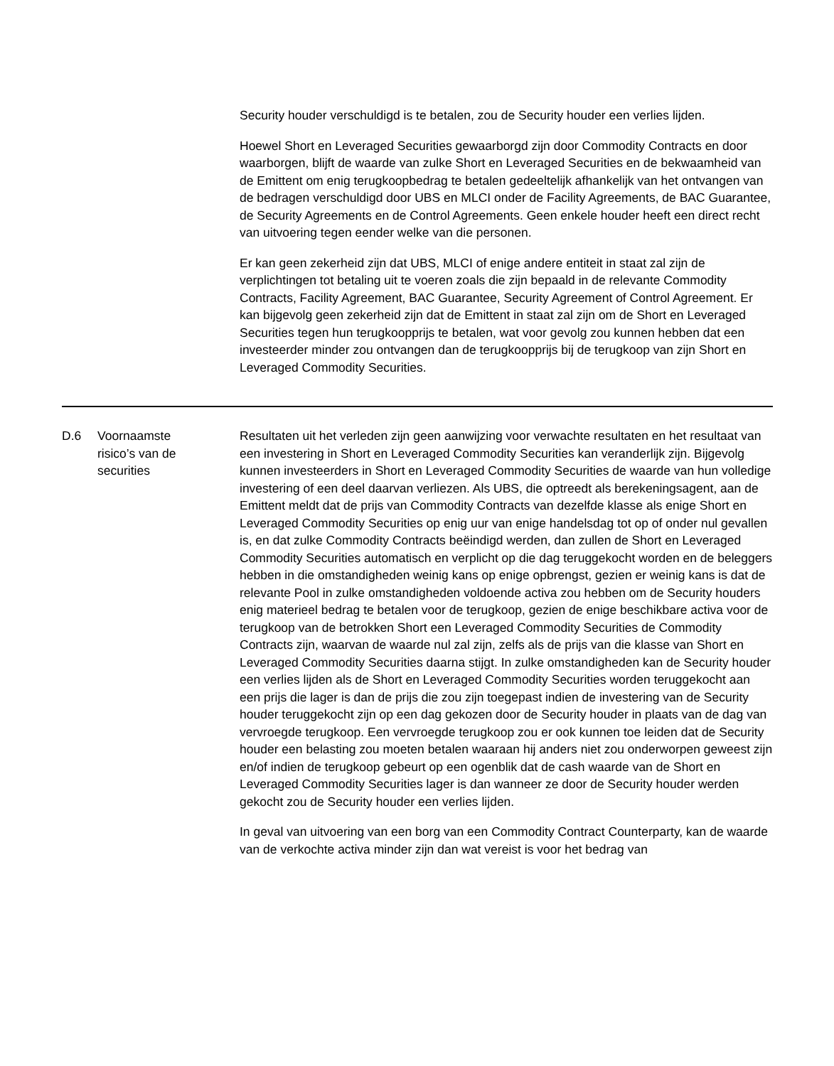| | | Security houder verschuldigd is te betalen, zou de Security houder een verlies lijden. Hoewel Short en Leveraged Securities gewaarborgd zijn door Commodity Contracts en door waarborgen, blijft de waarde van zulke Short en Leveraged Securities en de bekwaamheid van de Emittent om enig terugkoopbedrag te betalen gedeeltelijk afhankelijk van het ontvangen van de bedragen verschuldigd door UBS en MLCI onder de Facility Agreements, de BAC Guarantee, de Security Agreements en de Control Agreements. Geen enkele houder heeft een direct recht van uitvoering tegen eender welke van die personen. Er kan geen zekerheid zijn dat UBS, MLCI of enige andere entiteit in staat zal zijn de verplichtingen tot betaling uit te voeren zoals die zijn bepaald in de relevante Commodity Contracts, Facility Agreement, BAC Guarantee, Security Agreement of Control Agreement. Er kan bijgevolg geen zekerheid zijn dat de Emittent in staat zal zijn om de Short en Leveraged Securities tegen hun terugkoopprijs te betalen, wat voor gevolg zou kunnen hebben dat een investeerder minder zou ontvangen dan de terugkoopprijs bij de terugkoop van zijn Short en Leveraged Commodity Securities. |
| D.6 | Voornaamste risico’s van de securities | Resultaten uit het verleden zijn geen aanwijzing voor verwachte resultaten en het resultaat van een investering in Short en Leveraged Commodity Securities kan veranderlijk zijn. Bijgevolg kunnen investeerders in Short en Leveraged Commodity Securities de waarde van hun volledige investering of een deel daarvan verliezen. Als UBS, die optreedt als berekeningsagent, aan de Emittent meldt dat de prijs van Commodity Contracts van dezelfde klasse als enige Short en Leveraged Commodity Securities op enig uur van enige handelsdag tot op of onder nul gevallen is, en dat zulke Commodity Contracts beëindigd werden, dan zullen de Short en Leveraged Commodity Securities automatisch en verplicht op die dag teruggekocht worden en de beleggers hebben in die omstandigheden weinig kans op enige opbrengst, gezien er weinig kans is dat de relevante Pool in zulke omstandigheden voldoende activa zou hebben om de Security houders enig materieel bedrag te betalen voor de terugkoop, gezien de enige beschikbare activa voor de terugkoop van de betrokken Short een Leveraged Commodity Securities de Commodity Contracts zijn, waarvan de waarde nul zal zijn, zelfs als de prijs van die klasse van Short en Leveraged Commodity Securities daarna stijgt. In zulke omstandigheden kan de Security houder een verlies lijden als de Short en Leveraged Commodity Securities worden teruggekocht aan een prijs die lager is dan de prijs die zou zijn toegepast indien de investering van de Security houder teruggekocht zijn op een dag gekozen door de Security houder in plaats van de dag van vervroegde terugkoop. Een vervroegde terugkoop zou er ook kunnen toe leiden dat de Security houder een belasting zou moeten betalen waaraan hij anders niet zou onderworpen geweest zijn en/of indien de terugkoop gebeurt op een ogenblik dat de cash waarde van de Short en Leveraged Commodity Securities lager is dan wanneer ze door de Security houder werden gekocht zou de Security houder een verlies lijden. In geval van uitvoering van een borg van een Commodity Contract Counterparty, kan de waarde van de verkochte activa minder zijn dan wat vereist is voor het bedrag van |